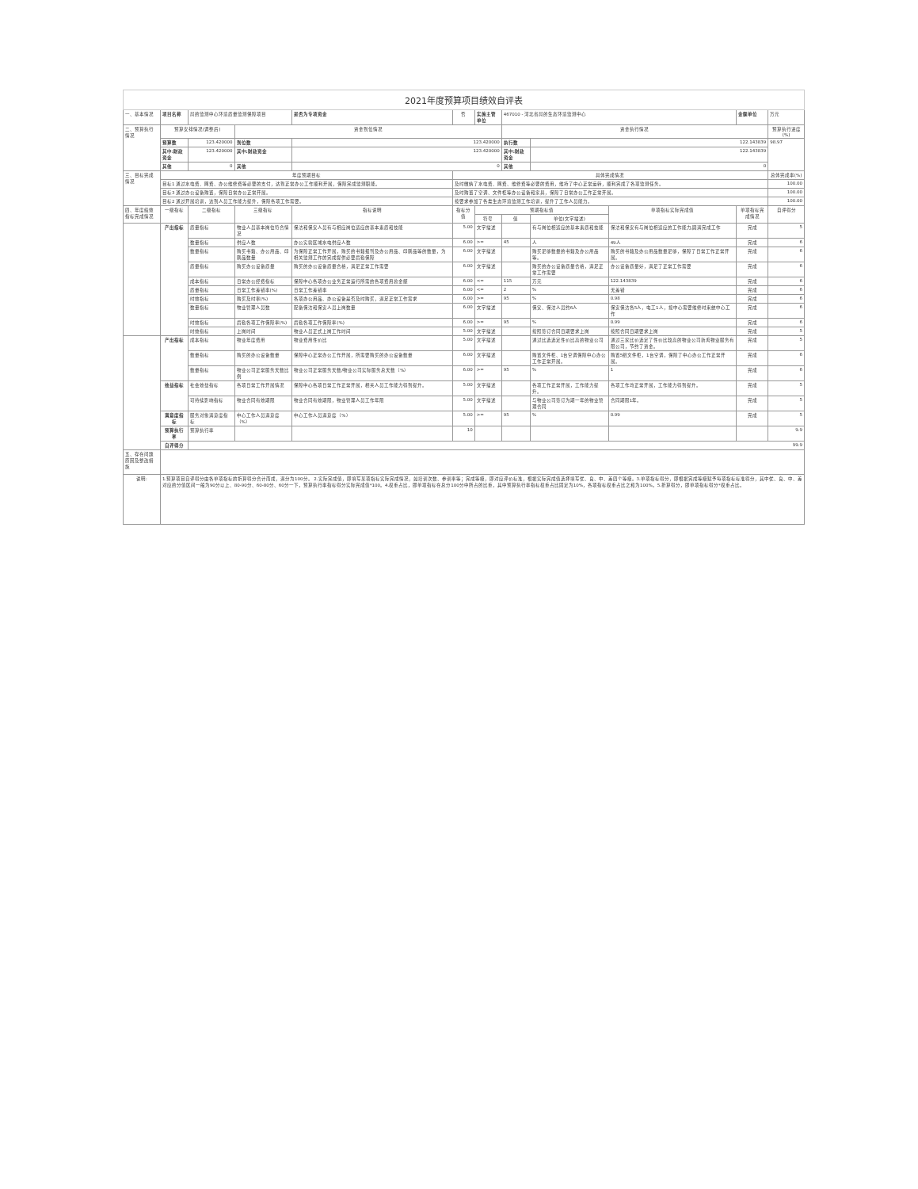| 2021年度预算项目绩效自评表 | | | | | | | | | | | |
| 一、基本情况 | 项目名称 | 局的监测中心环境质量监测保障项目 | | 是否为专项资金 | 否 | 实施主管单位 | 467010 - 河北省局的生态环境监测中心 | | | 金额单位 | 万元 |
| 二、预算执行情况 | 预算安排情况(调整后) | | 资金到位情况 | | | | 资金执行情况 | | | | 预算执行进度(%) |
| | 预算数 | 123.420000 | 到位数 | 123.420000 | | | 执行数 | 122.143839 | | | 98.97 |
| | 其中:财政资金 | 123.420000 | 其中:财政资金 | 123.420000 | | | 其中:财政资金 | 122.143839 | | | |
| | 其他 | 0 | 其他 | 0 | | | 其他 | 0 | | | |
| 三、目标完成情况 | 年度预期目标 | | | | 具体完成情况 | | | | | | 总体完成率(%) |
| | 目标1 通过水电费、网费、办公维修费等必要的支付，达到正常办公工作顺利开展，保障完成监测职能。 | | | | 及时缴纳了水电费、网费、维修费等必要的费用，维持了中心正常运转，顺利完成了各项监测任务。 | | | | | | 100.00 |
| | 目标3 通过办公设备购置，保障日常办公正常开展。 | | | | 及时购置了空调、文件柜等办公设备和家具，保障了日常办公工作正常开展。 | | | | | | 100.00 |
| | 目标2 通过开展培训，达到人员工作能力提升，保障各项工作需要。 | | | | 按要求参加了各类生态环境监测工作培训，提升了工作人员能力。 | | | | | | 100.00 |
| 四、年度绩效指标完成情况 | 一级指标 | 二级指标 | 三级指标 | 指标说明 | 指标分值 | 预期指标值 | | | 单项指标实际完成值 | 单项指标完成情况 | 自评得分 |
| | | | | | | 符号 | 值 | 单位(文字描述) | | | |
| | 产出指标 | 质量指标 | 物业人员基本岗位符合情况 | 保洁和保安人员有与相应岗位适应的基本素质和技能 | 5.00 | 文字描述 | | 有与岗位相适应的基本素质和技能 | 保洁和保安有与岗位相适应的工作能力,圆满完成工作 | 完成 | 5 |
| | | 数量指标 | 供应人数 | 办公实验区域水电供应人数 | 6.00 | >= | 45 | 人 | 49人 | 完成 | 6 |
| | | 数量指标 | 购买书籍、办公用品、印刷品数量 | 为保障正常工作开展，购买的书籍报刊及办公用品、印刷品等的数量，为相关监测工作的完成提供必要后勤保障 | 6.00 | 文字描述 | | 购买足够数量的书籍及办公用品等。 | 购买的书籍及办公用品数量足够，保障了日常工作正常开展。 | 完成 | 6 |
| | | 质量指标 | 购买办公设备质量 | 购买的办公设备质量合格，满足正常工作需要 | 6.00 | 文字描述 | | 购买的办公设备质量合格，满足正常工作需要 | 办公设备质量好，满足了正常工作需要 | 完成 | 6 |
| | | 成本指标 | 日常办公经费指标 | 保障中心各项办公业务正常运行所需的各项费用总金额 | 6.00 | <= | 115 | 万元 | 122.143839 | 完成 | 6 |
| | | 质量指标 | 日常工作差错率(%) | 日常工作差错率 | 6.00 | <= | 2 | % | 无差错 | 完成 | 6 |
| | | 时效指标 | 购买及时率(%) | 各项办公用品、办公设备是否及时购买，满足正常工作需求 | 6.00 | >= | 95 | % | 0.98 | 完成 | 6 |
| | | 数量指标 | 物业管理人员数 | 配备保洁和保安人员上岗数量 | 6.00 | 文字描述 | | 保安、保洁人员约6人 | 保安保洁各5人，电工1人，按中心需要维修时来统中心工作 | 完成 | 6 |
| | | 时效指标 | 后勤各项工作保障率(%) | 后勤各项工作保障率(%) | 6.00 | >= | 95 | % | 0.99 | 完成 | 6 |
| | | 时效指标 | 上岗时间 | 物业人员正式上岗工作时间 | 5.00 | 文字描述 | | 按照签订合同日期要求上岗 | 按照合同日期要求上岗 | 完成 | 5 |
| | 产出指标 | 成本指标 | 物业年度费用 | 物业费用性价比 | 5.00 | 文字描述 | | 通过比选选定性价比高的物业公司 | 通过三家比价选定了性价比较高的物业公司新禹物业服务有限公司，节约了资金。 | 完成 | 5 |
| | | 数量指标 | 购买的办公设备数量 | 保障中心正常办公工作开展，所需要购买的办公设备数量 | 6.00 | 文字描述 | | 购置文件柜、1台空调保障中心办公工作正常开展。 | 购置5组文件柜，1台空调，保障了中心办公工作正常开展。 | 完成 | 6 |
| | | 数量指标 | 物业公司正常服务天数比例 | 物业公司正常服务天数/物业公司实际服务总天数（%） | 6.00 | >= | 95 | % | 1 | 完成 | 6 |
| | 效益指标 | 社会效益指标 | 各项日常工作开展情况 | 保障中心各项日常工作正常开展，相关人员工作能力得到提升。 | 5.00 | 文字描述 | | 各项工作正常开展，工作能力提升。 | 各项工作均正常开展，工作能力得到提升。 | 完成 | 5 |
| | | 可持续影响指标 | 物业合同有效期限 | 物业合同有效期限，物业管理人员工作年限 | 5.00 | 文字描述 | | 与物业公司签订为期一年的物业管理合同 | 合同期限1年。 | 完成 | 5 |
| | 满意度指标 | 服务对象满意度指标 | 中心工作人员满意度（%） | 中心工作人员满意度（%） | 5.00 | >= | 95 | % | 0.99 | 完成 | 5 |
| | 预算执行率 | 预算执行率 | | | 10 | | | | | | 9.9 |
| | 自评得分 | 99.9 | | | | | | | | | |
| 五、存在问题 原因及整改措施 | | | | | | | | | | | |
| 说明: | 1.预算项目自评得分由各单项指标的折算得分合计而成，满分为100分。 2.实际完成值，即填写某项指标实际完成情况，如培训次数、参训率等；完成等级，即对应评价标准，根据实际完成值选择填写优、良、中、差四个等级。3.单项指标得分，即根据完成等级赋予每项指标标准得分，其中优、良、中、差对应的分值区间一般为90分以上、80-90分、60-80分、60分一下，预算执行率指标得分实际完成值*100。4.权重占比，即单项指标在总分100分中所占的比重，其中预算执行率指标权重占比固定为10%，各项指标权重占比之和为100%。5.折算得分，即单项指标得分*权重占比。 | | | | | | | | | | |